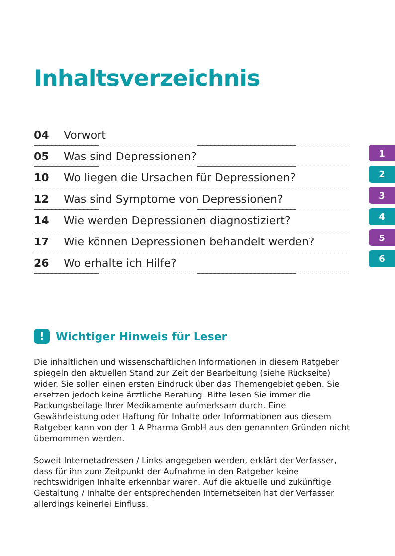Inhaltsverzeichnis
04 Vorwort
05 Was sind Depressionen?
10 Wo liegen die Ursachen für Depressionen?
12 Was sind Symptome von Depressionen?
14 Wie werden Depressionen diagnostiziert?
17 Wie können Depressionen behandelt werden?
26 Wo erhalte ich Hilfe?
1
2
3
4
5
6
! Wichtiger Hinweis für Leser
Die inhaltlichen und wissenschaftlichen Informationen in diesem Ratgeber spiegeln den aktuellen Stand zur Zeit der Bearbeitung (siehe Rückseite) wider. Sie sollen einen ersten Eindruck über das Themengebiet geben. Sie ersetzen jedoch keine ärztliche Beratung. Bitte lesen Sie immer die Packungsbeilage Ihrer Medikamente aufmerksam durch. Eine Gewährleistung oder Haftung für Inhalte oder Informationen aus diesem Ratgeber kann von der 1 A Pharma GmbH aus den genannten Gründen nicht übernommen werden.
Soweit Internetadressen / Links angegeben werden, erklärt der Verfasser, dass für ihn zum Zeitpunkt der Aufnahme in den Ratgeber keine rechtswidrigen Inhalte erkennbar waren. Auf die aktuelle und zukünftige Gestaltung / Inhalte der entsprechenden Internetseiten hat der Verfasser allerdings keinerlei Einfluss.